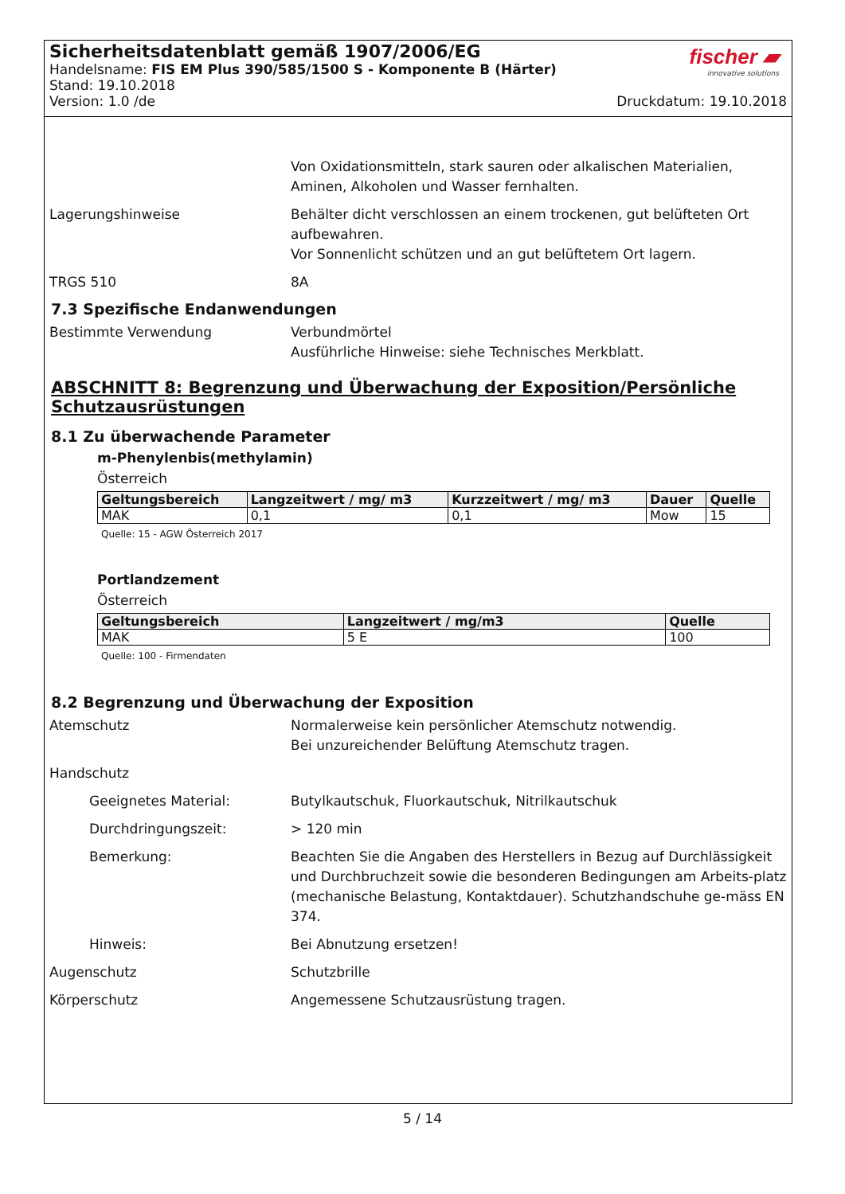Sicherheitsdatenblatt gemäß 1907/2006/EG
Handelsname: FIS EM Plus 390/585/1500 S - Komponente B (Härter)
Stand: 19.10.2018
Version: 1.0 /de Druckdatum: 19.10.2018
fischer ▰
innovative solutions
Von Oxidationsmitteln, stark sauren oder alkalischen Materialien, Aminen, Alkoholen und Wasser fernhalten.
Lagerungshinweise Behälter dicht verschlossen an einem trockenen, gut belüfteten Ort aufbewahren.
Vor Sonnenlicht schützen und an gut belüftetem Ort lagern.
TRGS 510 8A
7.3 Spezifische Endanwendungen
Bestimmte Verwendung Verbundmörtel
Ausführliche Hinweise: siehe Technisches Merkblatt.
ABSCHNITT 8: Begrenzung und Überwachung der Exposition/Persönliche Schutzausrüstungen
8.1 Zu überwachende Parameter
m-Phenylenbis(methylamin)
Österreich
| Geltungsbereich | Langzeitwert / mg/ m3 | Kurzzeitwert / mg/ m3 | Dauer | Quelle |
| --- | --- | --- | --- | --- |
| MAK | 0,1 | 0,1 | Mow | 15 |
Quelle: 15 - AGW Österreich 2017
Portlandzement
Österreich
| Geltungsbereich | Langzeitwert / mg/m3 | Quelle |
| --- | --- | --- |
| MAK | 5 E | 100 |
Quelle: 100 - Firmendaten
8.2 Begrenzung und Überwachung der Exposition
Atemschutz Normalerweise kein persönlicher Atemschutz notwendig.
Bei unzureichender Belüftung Atemschutz tragen.
Handschutz
Geeignetes Material: Butylkautschuk, Fluorkautschuk, Nitrilkautschuk
Durchdringungszeit: > 120 min
Bemerkung: Beachten Sie die Angaben des Herstellers in Bezug auf Durchlässigkeit und Durchbruchzeit sowie die besonderen Bedingungen am Arbeits-platz (mechanische Belastung, Kontaktdauer). Schutzhandschuhe ge-mäss EN 374.
Hinweis: Bei Abnutzung ersetzen!
Augenschutz Schutzbrille
Körperschutz Angemessene Schutzausrüstung tragen.
5 / 14